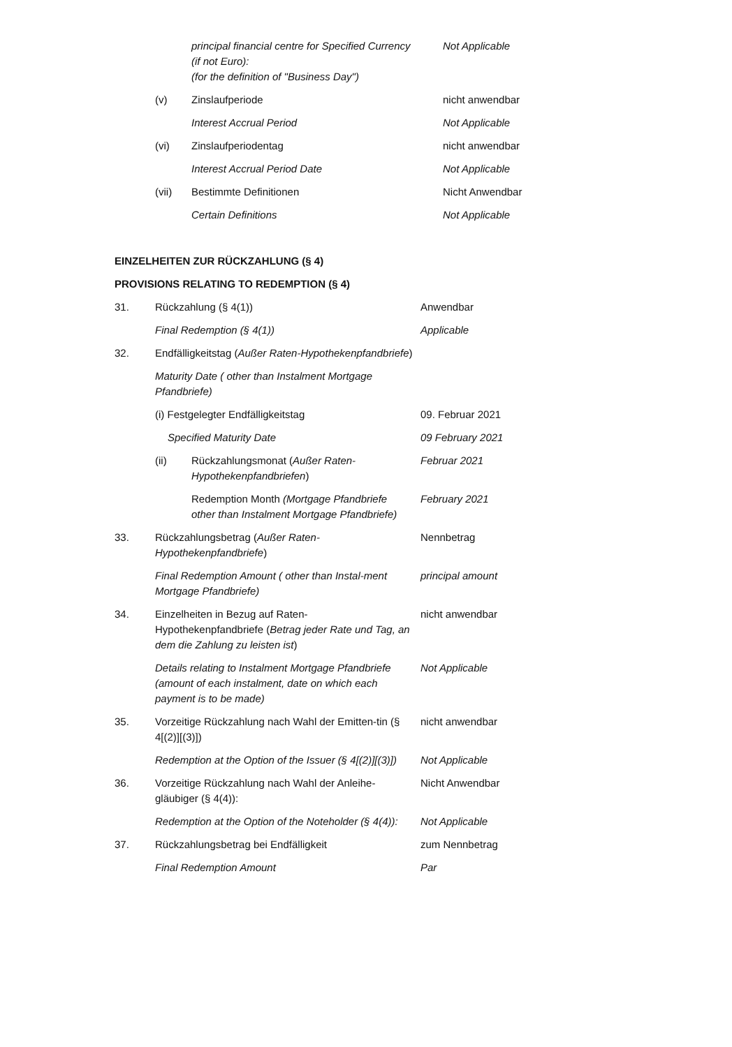principal financial centre for Specified Currency (if not Euro):
(for the definition of "Business Day")
Not Applicable
(v) Zinslaufperiode nicht anwendbar
Interest Accrual Period Not Applicable
(vi) Zinslaufperiodentag nicht anwendbar
Interest Accrual Period Date Not Applicable
(vii) Bestimmte Definitionen Nicht Anwendbar
Certain Definitions Not Applicable
EINZELHEITEN ZUR RÜCKZAHLUNG (§ 4)
PROVISIONS RELATING TO REDEMPTION (§ 4)
31. Rückzahlung (§ 4(1)) Anwendbar
Final Redemption (§ 4(1)) Applicable
32. Endfälligkeitstag (Außer Raten-Hypothekenpfandbriefe)
Maturity Date ( other than Instalment Mortgage Pfandbriefe)
(i) Festgelegter Endfälligkeitstag 09. Februar 2021
Specified Maturity Date 09 February 2021
(ii) Rückzahlungsmonat (Außer Raten-Hypothekenpfandbriefen)
Februar 2021
Redemption Month (Mortgage Pfandbriefe other than Instalment Mortgage Pfandbriefe)
February 2021
33. Rückzahlungsbetrag (Außer Raten-Hypothekenpfandbriefe)
Nennbetrag
Final Redemption Amount ( other than Instal-ment Mortgage Pfandbriefe)
principal amount
34. Einzelheiten in Bezug auf Raten-Hypothekenpfandbriefe (Betrag jeder Rate und Tag, an dem die Zahlung zu leisten ist)
nicht anwendbar
Details relating to Instalment Mortgage Pfandbriefe (amount of each instalment, date on which each payment is to be made)
Not Applicable
35. Vorzeitige Rückzahlung nach Wahl der Emitten-tin (§ 4[(2)][(3)])
nicht anwendbar
Redemption at the Option of the Issuer (§ 4[(2)][(3)])
Not Applicable
36. Vorzeitige Rückzahlung nach Wahl der Anleihe-gläubiger (§ 4(4)):
Nicht Anwendbar
Redemption at the Option of the Noteholder (§ 4(4)):
Not Applicable
37. Rückzahlungsbetrag bei Endfälligkeit zum Nennbetrag
Final Redemption Amount Par